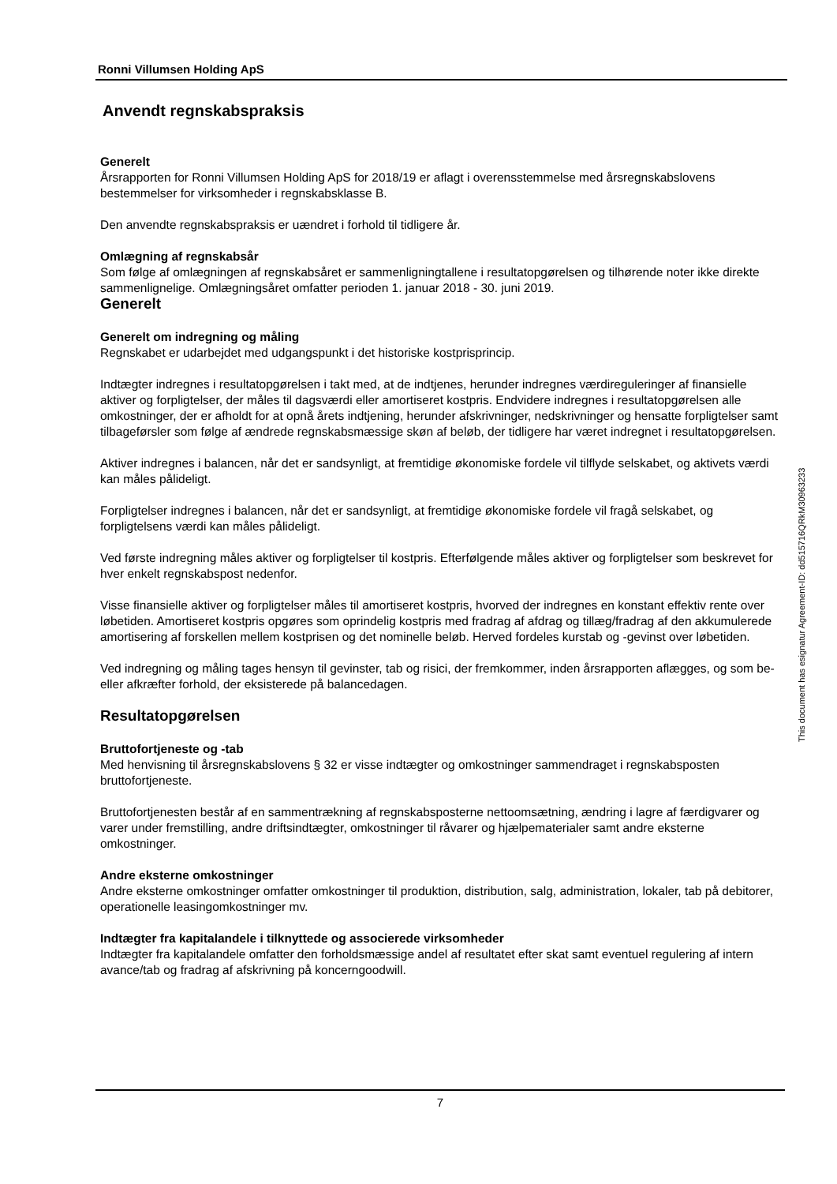Ronni Villumsen Holding ApS
Anvendt regnskabspraksis
Generelt
Årsrapporten for Ronni Villumsen Holding ApS for 2018/19 er aflagt i overensstemmelse med årsregnskabslovens bestemmelser for virksomheder i regnskabsklasse B.
Den anvendte regnskabspraksis er uændret i forhold til tidligere år.
Omlægning af regnskabsår
Som følge af omlægningen af regnskabsåret er sammenligningtallene i resultatopgørelsen og tilhørende noter ikke direkte sammenlignelige. Omlægningsåret omfatter perioden 1. januar 2018 - 30. juni 2019.
Generelt
Generelt om indregning og måling
Regnskabet er udarbejdet med udgangspunkt i det historiske kostprisprincip.
Indtægter indregnes i resultatopgørelsen i takt med, at de indtjenes, herunder indregnes værdireguleringer af finansielle aktiver og forpligtelser, der måles til dagsværdi eller amortiseret kostpris. Endvidere indregnes i resultatopgørelsen alle omkostninger, der er afholdt for at opnå årets indtjening, herunder afskrivninger, nedskrivninger og hensatte forpligtelser samt tilbageførsler som følge af ændrede regnskabsmæssige skøn af beløb, der tidligere har været indregnet i resultatopgørelsen.
Aktiver indregnes i balancen, når det er sandsynligt, at fremtidige økonomiske fordele vil tilflyde selskabet, og aktivets værdi kan måles pålideligt.
Forpligtelser indregnes i balancen, når det er sandsynligt, at fremtidige økonomiske fordele vil fragå selskabet, og forpligtelsens værdi kan måles pålideligt.
Ved første indregning måles aktiver og forpligtelser til kostpris. Efterfølgende måles aktiver og forpligtelser som beskrevet for hver enkelt regnskabspost nedenfor.
Visse finansielle aktiver og forpligtelser måles til amortiseret kostpris, hvorved der indregnes en konstant effektiv rente over løbetiden. Amortiseret kostpris opgøres som oprindelig kostpris med fradrag af afdrag og tillæg/fradrag af den akkumulerede amortisering af forskellen mellem kostprisen og det nominelle beløb. Herved fordeles kurstab og -gevinst over løbetiden.
Ved indregning og måling tages hensyn til gevinster, tab og risici, der fremkommer, inden årsrapporten aflægges, og som be- eller afkræfter forhold, der eksisterede på balancedagen.
Resultatopgørelsen
Bruttofortjeneste og -tab
Med henvisning til årsregnskabslovens § 32 er visse indtægter og omkostninger sammendraget i regnskabsposten bruttofortjeneste.
Bruttofortjenesten består af en sammentrækning af regnskabsposterne nettoomsætning, ændring i lagre af færdigvarer og varer under fremstilling, andre driftsindtægter, omkostninger til råvarer og hjælpematerialer samt andre eksterne omkostninger.
Andre eksterne omkostninger
Andre eksterne omkostninger omfatter omkostninger til produktion, distribution, salg, administration, lokaler, tab på debitorer, operationelle leasingomkostninger mv.
Indtægter fra kapitalandele i tilknyttede og associerede virksomheder
Indtægter fra kapitalandele omfatter den forholdsmæssige andel af resultatet efter skat samt eventuel regulering af intern avance/tab og fradrag af afskrivning på koncerngoodwill.
7
This document has esignatur Agreement-ID: dd515716QRkM30963233